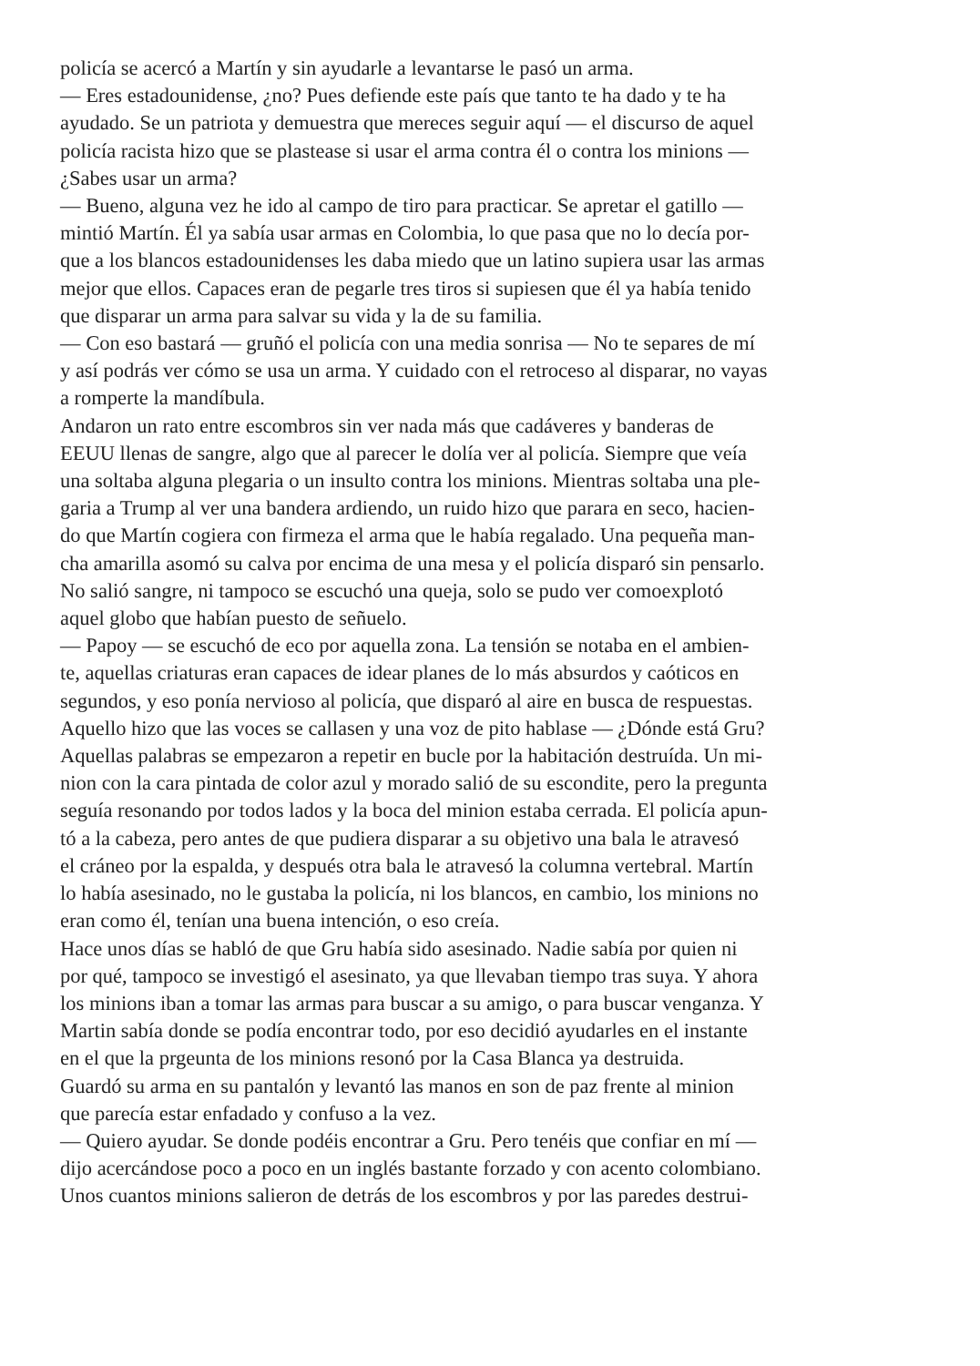policía se acercó a Martín y sin ayudarle a levantarse le pasó un arma.
— Eres estadounidense, ¿no? Pues defiende este país que tanto te ha dado y te ha
ayudado. Se un patriota y demuestra que mereces seguir aquí — el discurso de aquel
policía racista hizo que se plastease si usar el arma contra él o contra los minions —
¿Sabes usar un arma?
— Bueno, alguna vez he ido al campo de tiro para practicar. Se apretar el gatillo —
mintió Martín. Él ya sabía usar armas en Colombia, lo que pasa que no lo decía por-
que a los blancos estadounidenses les daba miedo que un latino supiera usar las armas
mejor que ellos. Capaces eran de pegarle tres tiros si supiesen que él ya había tenido
que disparar un arma para salvar su vida y la de su familia.
— Con eso bastará — gruñó el policía con una media sonrisa — No te separes de mí
y así podrás ver cómo se usa un arma. Y cuidado con el retroceso al disparar, no vayas
a romperte la mandíbula.
Andaron un rato entre escombros sin ver nada más que cadáveres y banderas de
EEUU llenas de sangre, algo que al parecer le dolía ver al policía. Siempre que veía
una soltaba alguna plegaria o un insulto contra los minions. Mientras soltaba una ple-
garia a Trump al ver una bandera ardiendo, un ruido hizo que parara en seco, hacien-
do que Martín cogiera con firmeza el arma que le había regalado. Una pequeña man-
cha amarilla asomó su calva por encima de una mesa y el policía disparó sin pensarlo.
No salió sangre, ni tampoco se escuchó una queja, solo se pudo ver comoexplotó
aquel globo que habían puesto de señuelo.
— Papoy — se escuchó de eco por aquella zona. La tensión se notaba en el ambien-
te, aquellas criaturas eran capaces de idear planes de lo más absurdos y caóticos en
segundos, y eso ponía nervioso al policía, que disparó al aire en busca de respuestas.
Aquello hizo que las voces se callasen y una voz de pito hablase — ¿Dónde está Gru?
Aquellas palabras se empezaron a repetir en bucle por la habitación destruída. Un mi-
nion con la cara pintada de color azul y morado salió de su escondite, pero la pregunta
seguía resonando por todos lados y la boca del minion estaba cerrada. El policía apun-
tó a la cabeza, pero antes de que pudiera disparar a su objetivo una bala le atravesó
el cráneo por la espalda, y después otra bala le atravesó la columna vertebral. Martín
lo había asesinado, no le gustaba la policía, ni los blancos, en cambio, los minions no
eran como él, tenían una buena intención, o eso creía.
Hace unos días se habló de que Gru había sido asesinado. Nadie sabía por quien ni
por qué, tampoco se investigó el asesinato, ya que llevaban tiempo tras suya. Y ahora
los minions iban a tomar las armas para buscar a su amigo, o para buscar venganza. Y
Martin sabía donde se podía encontrar todo, por eso decidió ayudarles en el instante
en el que la prgeunta de los minions resonó por la Casa Blanca ya destruida.
Guardó su arma en su pantalón y levantó las manos en son de paz frente al minion
que parecía estar enfadado y confuso a la vez.
— Quiero ayudar. Se donde podéis encontrar a Gru. Pero tenéis que confiar en mí —
dijo acercándose poco a poco en un inglés bastante forzado y con acento colombiano.
Unos cuantos minions salieron de detrás de los escombros y por las paredes destrui-